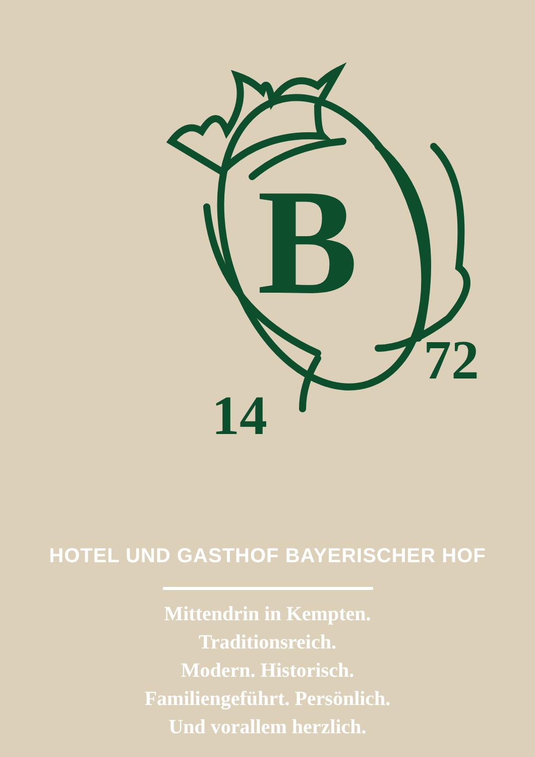B
14
72
HOTEL UND GASTHOF BAYERISCHER HOF
Mittendrin in Kempten.
Traditionsreich.
Modern. Historisch.
Familiengeführt. Persönlich.
Und vorallem herzlich.